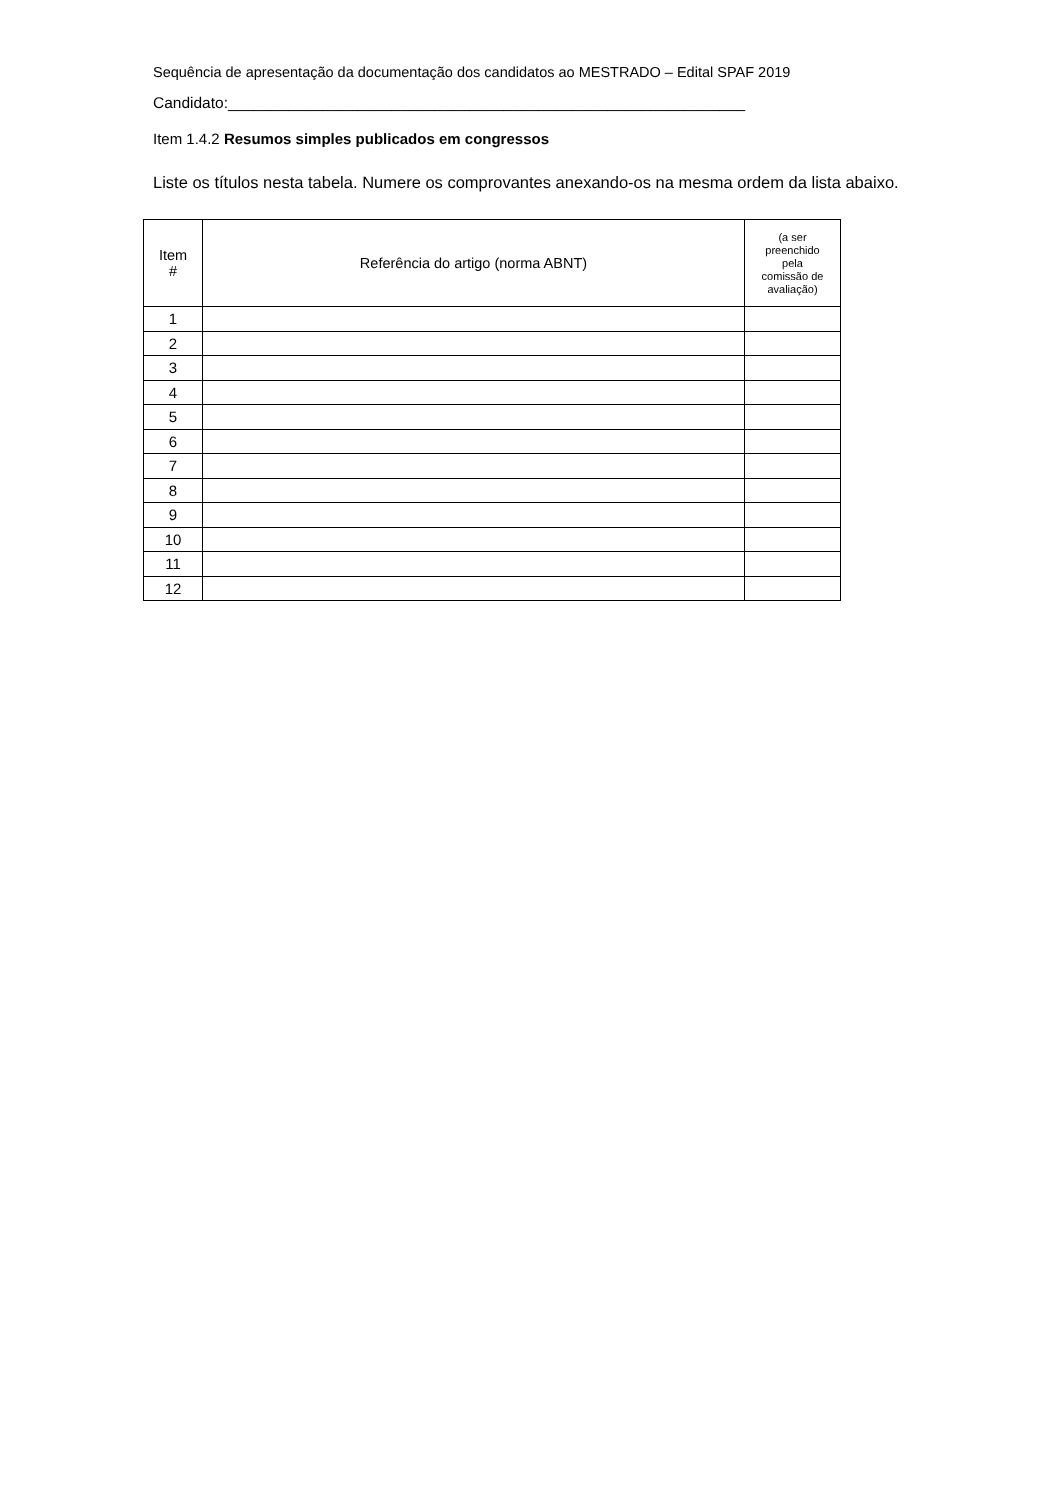Sequência de apresentação da documentação dos candidatos ao MESTRADO – Edital SPAF 2019
Candidato:____________________________________________________________
Item 1.4.2 Resumos simples publicados em congressos
Liste os títulos nesta tabela. Numere os comprovantes anexando-os na mesma ordem da lista abaixo.
| Item # | Referência do artigo (norma ABNT) | (a ser preenchido pela comissão de avaliação) |
| --- | --- | --- |
| 1 | | |
| 2 | | |
| 3 | | |
| 4 | | |
| 5 | | |
| 6 | | |
| 7 | | |
| 8 | | |
| 9 | | |
| 10 | | |
| 11 | | |
| 12 | | |